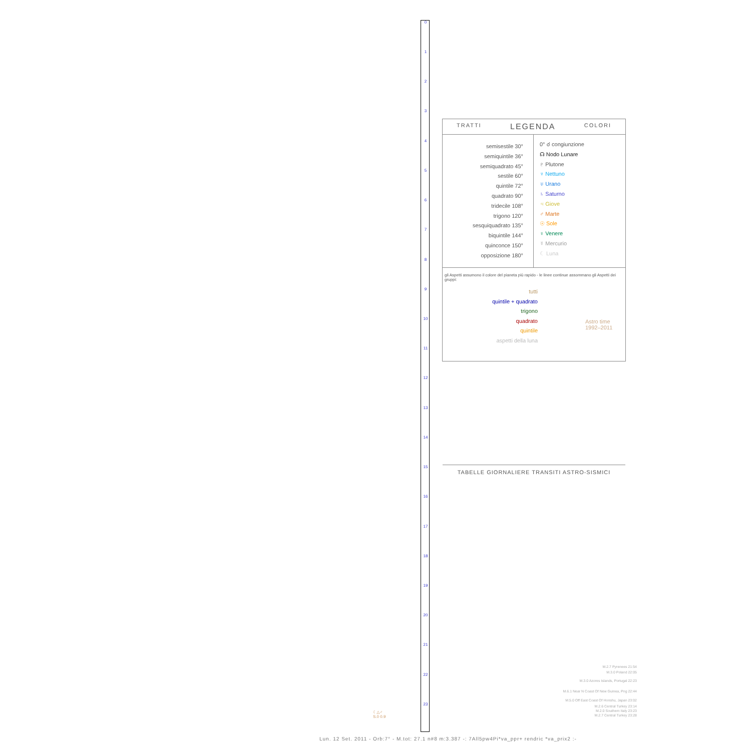0
1
2
3
4
5
6
7
8
9
10
11
12
13
14
15
16
17
18
19
20
21
22
23
TRATTI LEGENDA COLORI
semisestile 30°
semiquintile 36°
semiquadrato 45°
sestile 60°
quintile 72°
quadrato 90°
tridecile 108°
trigono 120°
sesquiquadrato 135°
biquintile 144°
quinconce 150°
opposizione 180°
0° ☌ congiunzione
☊ Nodo Lunare
♇ Plutone
♆ Nettuno
♅ Urano
♄ Saturno
♃ Giove
♂ Marte
☉ Sole
♀ Venere
☿ Mercurio
☾ Luna
gli Aspetti assumono il colore del pianeta più rapido - le linee continue assommano gli Aspetti dei gruppi:
tutti
quintile + quadrato
trigono
quadrato
quintile
aspetti della luna
Astro time
1992–2011
TABELLE GIORNALIERE TRANSITI ASTRO-SISMICI
M.2.7 Pyrenees 21:54
M.3.0 Poland 22:05
M.3.0 Azores Islands, Portugal 22:23
M.6.1 Near N Coast Of New Guinea, Png 22:44
M.5.0 Off East Coast Of Honshu, Japan 23:02
M.2.6 Central Turkey 23:14
M.2.0 Southern Italy 23:23
M.2.7 Central Turkey 23:28
☾△♂
S.0 0.9
Lun. 12 Set. 2011 - Orb:7° - M.tot: 27.1 n#8 m:3.387 -: 7All5pw4Pi*va_ppr+ rendric *va_prix2 :-